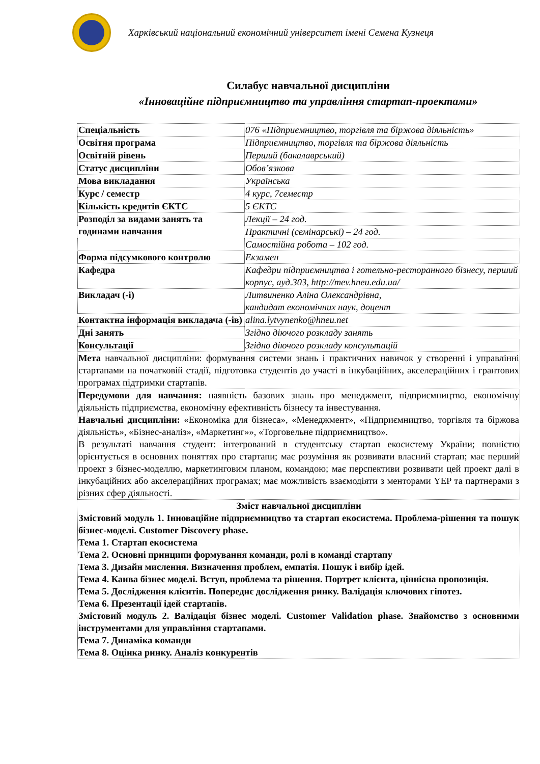Харківський національний економічний університет імені Семена Кузнеця
Силабус навчальної дисципліни
«Інноваційне підприємництво та управління стартап-проектами»
| Спеціальність | 076 «Підприємництво, торгівля та біржова діяльність» |
| Освітня програма | Підприємництво, торгівля та біржова діяльність |
| Освітній рівень | Перший (бакалаврський) |
| Статус дисципліни | Обов’язкова |
| Мова викладання | Українська |
| Курс / семестр | 4 курс, 7семестр |
| Кількість кредитів ЄКТС | 5 ЄКТС |
| Розподіл за видами занять та годинами навчання | Лекції – 24 год. |
| | Практичні (семінарські) – 24 год. |
| | Самостійна робота – 102 год. |
| Форма підсумкового контролю | Екзамен |
| Кафедра | Кафедри підприємництва і готельно-ресторанного бізнесу, перший корпус, ауд.303, http://mev.hneu.edu.ua/ |
| Викладач (-і) | Литвиненко Аліна Олександрівна, кандидат економічних наук, доцент |
| Контактна інформація викладача (-ів) | alina.lytvynenko@hneu.net |
| Дні занять | Згідно діючого розкладу занять |
| Консультації | Згідно діючого розкладу консультацій |
| Мета навчальної дисципліни: формування системи знань і практичних навичок у створенні і управлінні стартапами на початковій стадії, підготовка студентів до участі в інкубаційних, акселераційних і грантових програмах підтримки стартапів. | |
| Передумови для навчання: наявність базових знань про менеджмент, підприємництво, економічну діяльність підприємства, економічну ефективність бізнесу та інвестування. Навчальні дисципліни: «Економіка для бізнеса», «Менеджмент», «Підприємництво, торгівля та біржова діяльність», «Бізнес-аналіз», «Маркетинг»», «Торговельне підприємництво». В результаті навчання студент: інтегрований в студентську стартап екосистему України; повністю орієнтується в основних поняттях про стартапи; має розуміння як розвивати власний стартап; має перший проект з бізнес-моделлю, маркетинговим планом, командою; має перспективи розвивати цей проект далі в інкубаційних або акселераційних програмах; має можливість взаємодіяти з менторами YEP та партнерами з різних сфер діяльності. | |
| Зміст навчальної дисципліни Змістовий модуль 1. Інноваційне підприємництво та стартап екосистема. Проблема-рішення та пошук бізнес-моделі. Customer Discovery phase. Тема 1. Стартап екосистема Тема 2. Основні принципи формування команди, ролі в команді стартапу Тема 3. Дизайн мислення. Визначення проблем, емпатія. Пошук і вибір ідей. Тема 4. Канва бізнес моделі. Вступ, проблема та рішення. Портрет клієнта, ціннісна пропозиція. Тема 5. Дослідження клієнтів. Попереднє дослідження ринку. Валідація ключових гіпотез. Тема 6. Презентації ідей стартапів. Змістовий модуль 2. Валідація бізнес моделі. Customer Validation phase. Знайомство з основними інструментами для управління стартапами. Тема 7. Динаміка команди Тема 8. Оцінка ринку. Аналіз конкурентів | |